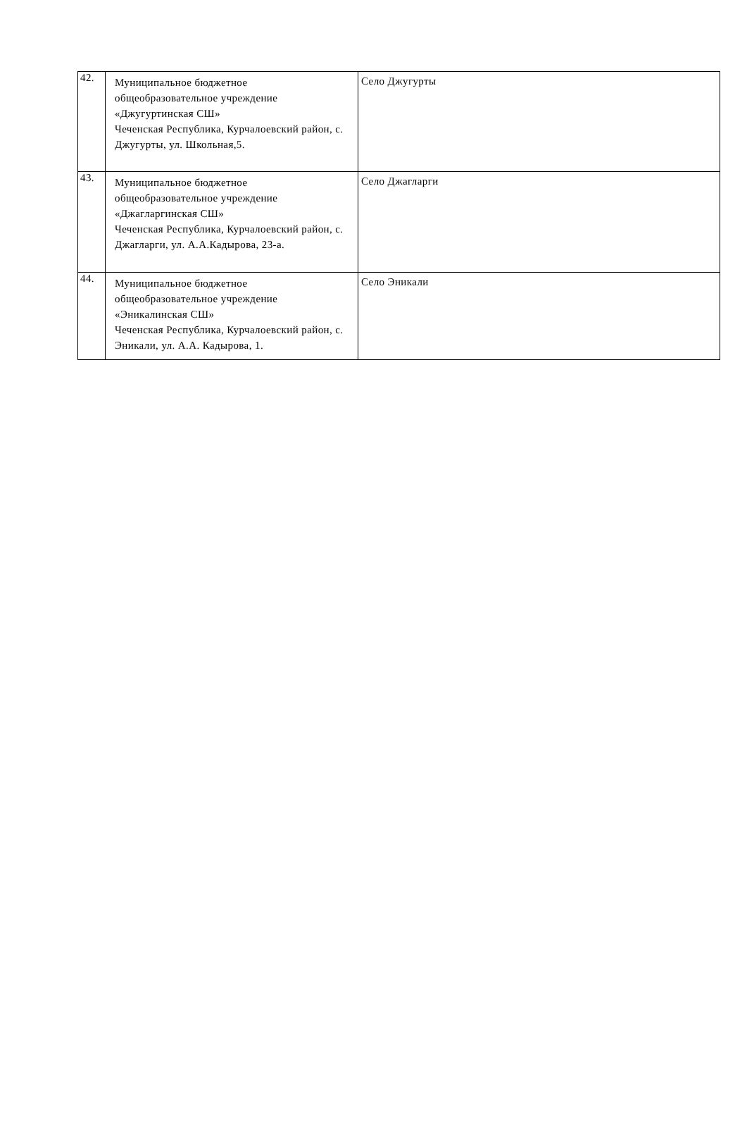| 42. | Муниципальное бюджетное общеобразовательное учреждение «Джугуртинская СШ» Чеченская Республика, Курчалоевский район, с. Джугурты, ул. Школьная,5. | Село Джугурты |
| 43. | Муниципальное бюджетное общеобразовательное учреждение «Джагларгинская СШ» Чеченская Республика, Курчалоевский район, с. Джагларги, ул. А.А.Кадырова, 23-а. | Село Джагларги |
| 44. | Муниципальное бюджетное общеобразовательное учреждение «Эникалинская СШ» Чеченская Республика, Курчалоевский район, с. Эникали, ул. А.А. Кадырова, 1. | Село Эникали |